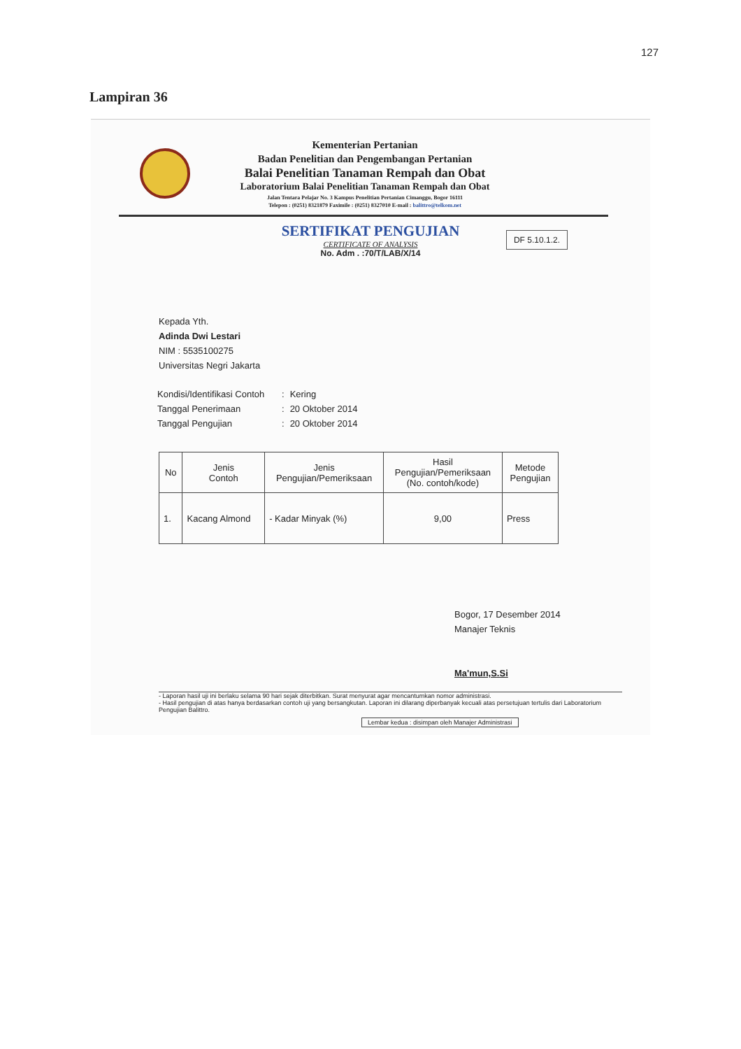127
Lampiran 36
Kementerian Pertanian
Badan Penelitian dan Pengembangan Pertanian
Balai Penelitian Tanaman Rempah dan Obat
Laboratorium Balai Penelitian Tanaman Rempah dan Obat
Jalan Tentara Pelajar No. 3 Kampus Penelitian Pertanian Cimanggu, Bogor 16111
Telepon : (0251) 8321879 Faximile : (0251) 8327010 E-mail : balittro@telkom.net
SERTIFIKAT PENGUJIAN
CERTIFICATE OF ANALYSIS
No. Adm . :70/T/LAB/X/14
DF 5.10.1.2.
Kepada Yth.
Adinda Dwi Lestari
NIM : 5535100275
Universitas Negri Jakarta
| Kondisi/Identifikasi Contoh | : | Kering |
| Tanggal Penerimaan | : | 20 Oktober 2014 |
| Tanggal Pengujian | : | 20 Oktober 2014 |
| No | Jenis Contoh | Jenis Pengujian/Pemeriksaan | Hasil Pengujian/Pemeriksaan (No. contoh/kode) | Metode Pengujian |
| --- | --- | --- | --- | --- |
| 1. | Kacang Almond | - Kadar Minyak (%) | 9,00 | Press |
Bogor, 17 Desember 2014
Manajer Teknis
Ma'mun,S.Si
- Laporan hasil uji ini berlaku selama 90 hari sejak diterbitkan. Surat menyurat agar mencantumkan nomor administrasi.
- Hasil pengujian di atas hanya berdasarkan contoh uji yang bersangkutan. Laporan ini dilarang diperbanyak kecuali atas persetujuan tertulis dari Laboratorium Pengujian Balittro.
Lembar kedua : disimpan oleh Manajer Administrasi